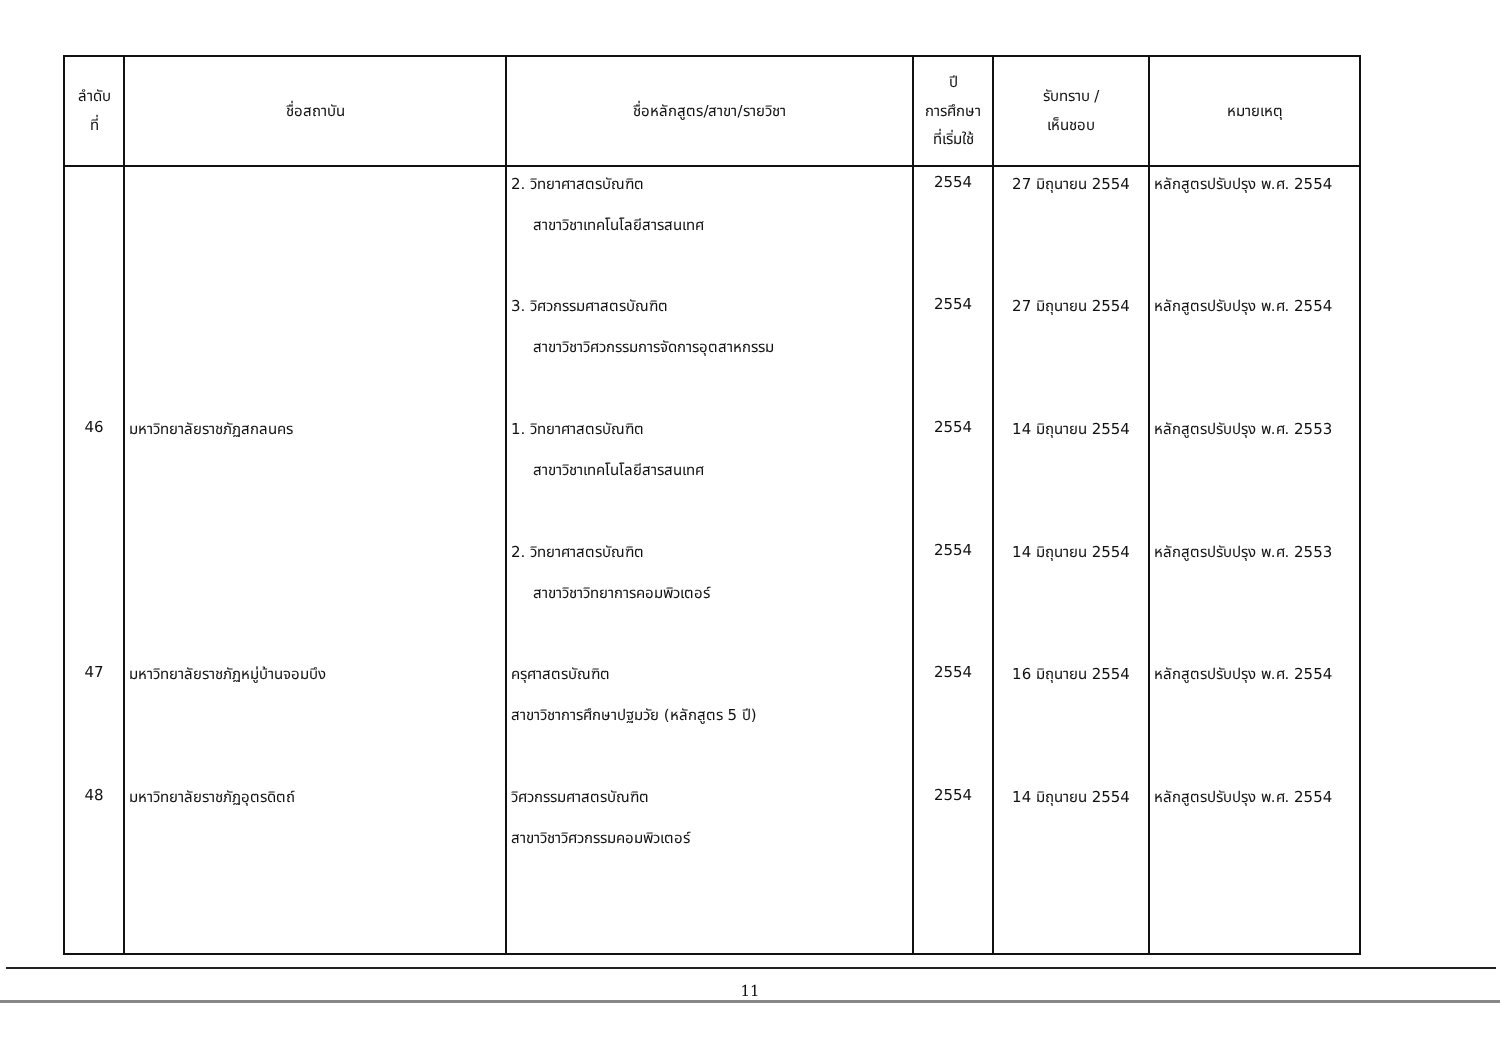| ลำดับ ที่ | ชื่อสถาบัน | ชื่อหลักสูตร/สาขา/รายวิชา | ปี การศึกษา ที่เริ่มใช้ | รับทราบ / เห็นชอบ | หมายเหตุ |
| --- | --- | --- | --- | --- | --- |
| | | 2. วิทยาศาสตรบัณฑิต สาขาวิชาเทคโนโลยีสารสนเทศ | 2554 | 27 มิถุนายน 2554 | หลักสูตรปรับปรุง พ.ศ. 2554 |
| | | 3. วิศวกรรมศาสตรบัณฑิต สาขาวิชาวิศวกรรมการจัดการอุตสาหกรรม | 2554 | 27 มิถุนายน 2554 | หลักสูตรปรับปรุง พ.ศ. 2554 |
| 46 | มหาวิทยาลัยราชภัฏสกลนคร | 1. วิทยาศาสตรบัณฑิต สาขาวิชาเทคโนโลยีสารสนเทศ | 2554 | 14 มิถุนายน 2554 | หลักสูตรปรับปรุง พ.ศ. 2553 |
| | | 2. วิทยาศาสตรบัณฑิต สาขาวิชาวิทยาการคอมพิวเตอร์ | 2554 | 14 มิถุนายน 2554 | หลักสูตรปรับปรุง พ.ศ. 2553 |
| 47 | มหาวิทยาลัยราชภัฏหมู่บ้านจอมบึง | ครุศาสตรบัณฑิต สาขาวิชาการศึกษาปฐมวัย (หลักสูตร 5 ปี) | 2554 | 16 มิถุนายน 2554 | หลักสูตรปรับปรุง พ.ศ. 2554 |
| 48 | มหาวิทยาลัยราชภัฏอุตรดิตถ์ | วิศวกรรมศาสตรบัณฑิต สาขาวิชาวิศวกรรมคอมพิวเตอร์ | 2554 | 14 มิถุนายน 2554 | หลักสูตรปรับปรุง พ.ศ. 2554 |
11